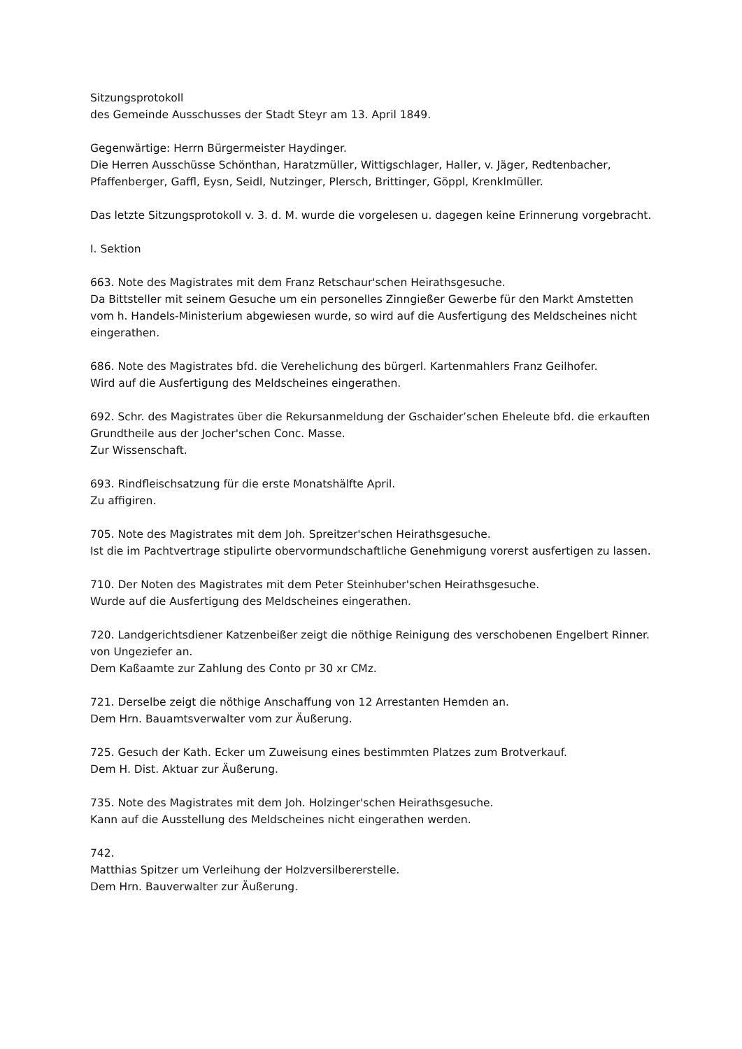Sitzungsprotokoll
des Gemeinde Ausschusses der Stadt Steyr am 13. April 1849.
Gegenwärtige: Herrn Bürgermeister Haydinger.
Die Herren Ausschüsse Schönthan, Haratzmüller, Wittigschlager, Haller, v. Jäger, Redtenbacher, Pfaffenberger, Gaffl, Eysn, Seidl, Nutzinger, Plersch, Brittinger, Göppl, Krenklmüller.
Das letzte Sitzungsprotokoll v. 3. d. M. wurde die vorgelesen u. dagegen keine Erinnerung vorgebracht.
I. Sektion
663. Note des Magistrates mit dem Franz Retschaur'schen Heirathsgesuche.
Da Bittsteller mit seinem Gesuche um ein personelles Zinngießer Gewerbe für den Markt Amstetten vom h. Handels-Ministerium abgewiesen wurde, so wird auf die Ausfertigung des Meldscheines nicht eingerathen.
686. Note des Magistrates bfd. die Verehelichung des bürgerl. Kartenmahlers Franz Geilhofer.
Wird auf die Ausfertigung des Meldscheines eingerathen.
692. Schr. des Magistrates über die Rekursanmeldung der Gschaider’schen Eheleute bfd. die erkauften Grundtheile aus der Jocher'schen Conc. Masse.
Zur Wissenschaft.
693. Rindfleischsatzung für die erste Monatshälfte April.
Zu affigiren.
705. Note des Magistrates mit dem Joh. Spreitzer'schen Heirathsgesuche.
Ist die im Pachtvertrage stipulirte obervormundschaftliche Genehmigung vorerst ausfertigen zu lassen.
710. Der Noten des Magistrates mit dem Peter Steinhuber'schen Heirathsgesuche.
Wurde auf die Ausfertigung des Meldscheines eingerathen.
720. Landgerichtsdiener Katzenbeißer zeigt die nöthige Reinigung des verschobenen Engelbert Rinner.
von Ungeziefer an.
Dem Kaßaamte zur Zahlung des Conto pr 30 xr CMz.
721. Derselbe zeigt die nöthige Anschaffung von 12 Arrestanten Hemden an.
Dem Hrn. Bauamtsverwalter vom zur Äußerung.
725. Gesuch der Kath. Ecker um Zuweisung eines bestimmten Platzes zum Brotverkauf.
Dem H. Dist. Aktuar zur Äußerung.
735. Note des Magistrates mit dem Joh. Holzinger'schen Heirathsgesuche.
Kann auf die Ausstellung des Meldscheines nicht eingerathen werden.
742.
Matthias Spitzer um Verleihung der Holzversilbererstelle.
Dem Hrn. Bauverwalter zur Äußerung.